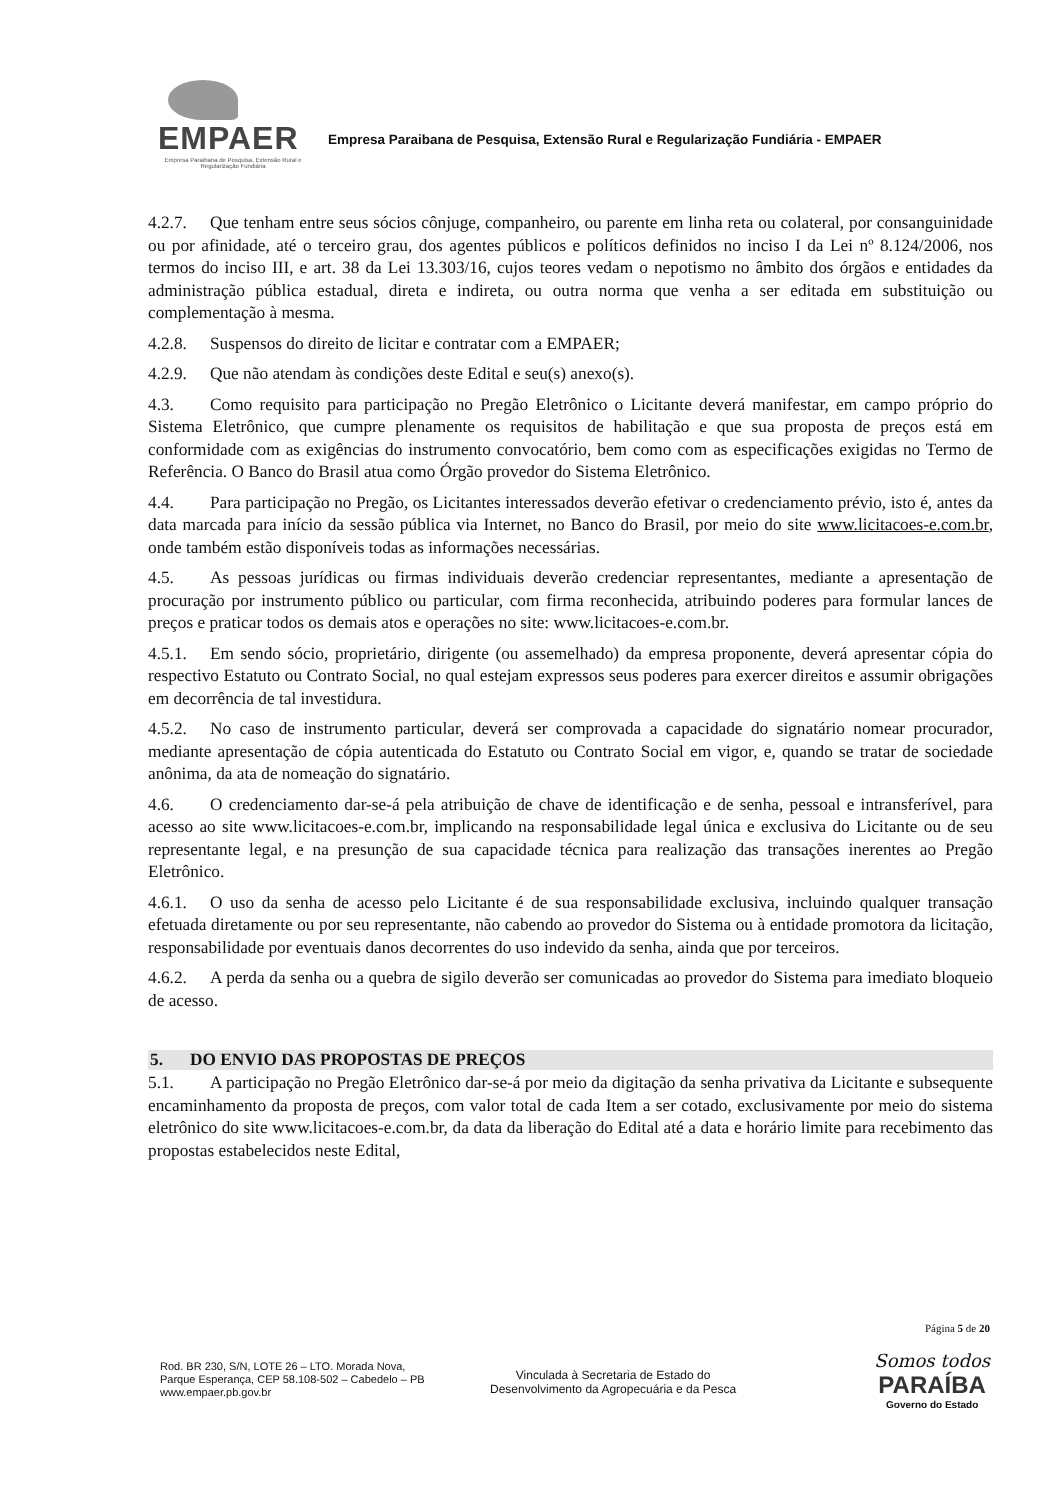EMPAER
Empresa Paraibana de Pesquisa, Extensão Rural e Regularização Fundiária
Empresa Paraibana de Pesquisa, Extensão Rural e Regularização Fundiária - EMPAER
4.2.7. Que tenham entre seus sócios cônjuge, companheiro, ou parente em linha reta ou colateral, por consanguinidade ou por afinidade, até o terceiro grau, dos agentes públicos e políticos definidos no inciso I da Lei nº 8.124/2006, nos termos do inciso III, e art. 38 da Lei 13.303/16, cujos teores vedam o nepotismo no âmbito dos órgãos e entidades da administração pública estadual, direta e indireta, ou outra norma que venha a ser editada em substituição ou complementação à mesma.
4.2.8. Suspensos do direito de licitar e contratar com a EMPAER;
4.2.9. Que não atendam às condições deste Edital e seu(s) anexo(s).
4.3. Como requisito para participação no Pregão Eletrônico o Licitante deverá manifestar, em campo próprio do Sistema Eletrônico, que cumpre plenamente os requisitos de habilitação e que sua proposta de preços está em conformidade com as exigências do instrumento convocatório, bem como com as especificações exigidas no Termo de Referência. O Banco do Brasil atua como Órgão provedor do Sistema Eletrônico.
4.4. Para participação no Pregão, os Licitantes interessados deverão efetivar o credenciamento prévio, isto é, antes da data marcada para início da sessão pública via Internet, no Banco do Brasil, por meio do site www.licitacoes-e.com.br, onde também estão disponíveis todas as informações necessárias.
4.5. As pessoas jurídicas ou firmas individuais deverão credenciar representantes, mediante a apresentação de procuração por instrumento público ou particular, com firma reconhecida, atribuindo poderes para formular lances de preços e praticar todos os demais atos e operações no site: www.licitacoes-e.com.br.
4.5.1. Em sendo sócio, proprietário, dirigente (ou assemelhado) da empresa proponente, deverá apresentar cópia do respectivo Estatuto ou Contrato Social, no qual estejam expressos seus poderes para exercer direitos e assumir obrigações em decorrência de tal investidura.
4.5.2. No caso de instrumento particular, deverá ser comprovada a capacidade do signatário nomear procurador, mediante apresentação de cópia autenticada do Estatuto ou Contrato Social em vigor, e, quando se tratar de sociedade anônima, da ata de nomeação do signatário.
4.6. O credenciamento dar-se-á pela atribuição de chave de identificação e de senha, pessoal e intransferível, para acesso ao site www.licitacoes-e.com.br, implicando na responsabilidade legal única e exclusiva do Licitante ou de seu representante legal, e na presunção de sua capacidade técnica para realização das transações inerentes ao Pregão Eletrônico.
4.6.1. O uso da senha de acesso pelo Licitante é de sua responsabilidade exclusiva, incluindo qualquer transação efetuada diretamente ou por seu representante, não cabendo ao provedor do Sistema ou à entidade promotora da licitação, responsabilidade por eventuais danos decorrentes do uso indevido da senha, ainda que por terceiros.
4.6.2. A perda da senha ou a quebra de sigilo deverão ser comunicadas ao provedor do Sistema para imediato bloqueio de acesso.
5. DO ENVIO DAS PROPOSTAS DE PREÇOS
5.1. A participação no Pregão Eletrônico dar-se-á por meio da digitação da senha privativa da Licitante e subsequente encaminhamento da proposta de preços, com valor total de cada Item a ser cotado, exclusivamente por meio do sistema eletrônico do site www.licitacoes-e.com.br, da data da liberação do Edital até a data e horário limite para recebimento das propostas estabelecidos neste Edital,
Página 5 de 20
Rod. BR 230, S/N, LOTE 26 – LTO. Morada Nova,
Parque Esperança, CEP 58.108-502 – Cabedelo – PB
www.empaer.pb.gov.br
Vinculada à Secretaria de Estado do
Desenvolvimento da Agropecuária e da Pesca
Somos todos
PARAÍBA
Governo do Estado